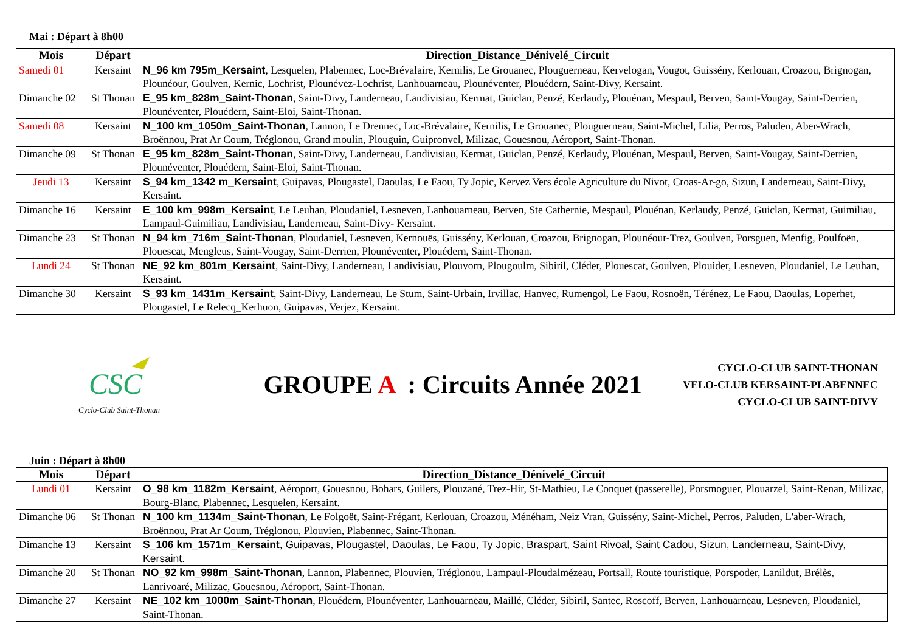Mai : Départ à 8h00
| Mois | Départ | Direction_Distance_Dénivelé_Circuit |
| --- | --- | --- |
| Samedi 01 | Kersaint | N_96 km 795m_Kersaint , Lesquelen, Plabennec, Loc-Brévalaire, Kernilis, Le Grouanec, Plouguerneau, Kervelogan, Vougot, Guissény, Kerlouan, Croazou, Brignogan, Plounéour, Goulven, Kernic, Lochrist, Plounévez-Lochrist, Lanhouarneau, Plounéventer, Plouédern, Saint-Divy, Kersaint. |
| Dimanche 02 | St Thonan | E_95 km_828m_Saint-Thonan , Saint-Divy, Landerneau, Landivisiau, Kermat, Guiclan, Penzé, Kerlaudy, Plouénan, Mespaul, Berven, Saint-Vougay, Saint-Derrien, Plounéventer, Plouédern, Saint-Eloi, Saint-Thonan. |
| Samedi 08 | Kersaint | N_100 km_1050m_Saint-Thonan , Lannon, Le Drennec, Loc-Brévalaire, Kernilis, Le Grouanec, Plouguerneau, Saint-Michel, Lilia, Perros, Paluden, Aber-Wrach, Broënnou, Prat Ar Coum, Tréglonou, Grand moulin, Plouguin, Guipronvel, Milizac, Gouesnou, Aéroport, Saint-Thonan. |
| Dimanche 09 | St Thonan | E_95 km_828m_Saint-Thonan , Saint-Divy, Landerneau, Landivisiau, Kermat, Guiclan, Penzé, Kerlaudy, Plouénan, Mespaul, Berven, Saint-Vougay, Saint-Derrien, Plounéventer, Plouédern, Saint-Eloi, Saint-Thonan. |
| Jeudi 13 | Kersaint | S_94 km_1342 m_Kersaint , Guipavas, Plougastel, Daoulas, Le Faou, Ty Jopic, Kervez Vers école Agriculture du Nivot, Croas-Ar-go, Sizun, Landerneau, Saint-Divy, Kersaint. |
| Dimanche 16 | Kersaint | E_100 km_998m_Kersaint , Le Leuhan, Ploudaniel, Lesneven, Lanhouarneau, Berven, Ste Cathernie, Mespaul, Plouénan, Kerlaudy, Penzé, Guiclan, Kermat, Guimiliau, Lampaul-Guimiliau, Landivisiau, Landerneau, Saint-Divy- Kersaint. |
| Dimanche 23 | St Thonan | N_94 km_716m_Saint-Thonan , Ploudaniel, Lesneven, Kernouës, Guissény, Kerlouan, Croazou, Brignogan, Plounéour-Trez, Goulven, Porsguen, Menfig, Poulfoën, Plouescat, Mengleus, Saint-Vougay, Saint-Derrien, Plounéventer, Plouédern, Saint-Thonan. |
| Lundi 24 | St Thonan | NE_92 km_801m_Kersaint , Saint-Divy, Landerneau, Landivisiau, Plouvorn, Plougoulm, Sibiril, Cléder, Plouescat, Goulven, Plouider, Lesneven, Ploudaniel, Le Leuhan, Kersaint. |
| Dimanche 30 | Kersaint | S_93 km_1431m_Kersaint , Saint-Divy, Landerneau, Le Stum, Saint-Urbain, Irvillac, Hanvec, Rumengol, Le Faou, Rosnoën, Térénez, Le Faou, Daoulas, Loperhet, Plougastel, Le Relecq_Kerhuon, Guipavas, Verjez, Kersaint. |
CSC
Cyclo-Club Saint-Thonan
GROUPE A : Circuits Année 2021
CYCLO-CLUB SAINT-THONAN
VELO-CLUB KERSAINT-PLABENNEC
CYCLO-CLUB SAINT-DIVY
Juin : Départ à 8h00
| Mois | Départ | Direction_Distance_Dénivelé_Circuit |
| --- | --- | --- |
| Lundi 01 | Kersaint | O_98 km_1182m_Kersaint , Aéroport, Gouesnou, Bohars, Guilers, Plouzané, Trez-Hir, St-Mathieu, Le Conquet (passerelle), Porsmoguer, Plouarzel, Saint-Renan, Milizac, Bourg-Blanc, Plabennec, Lesquelen, Kersaint. |
| Dimanche 06 | St Thonan | N_100 km_1134m_Saint-Thonan , Le Folgoët, Saint-Frégant, Kerlouan, Croazou, Ménéham, Neiz Vran, Guissény, Saint-Michel, Perros, Paluden, L'aber-Wrach, Broënnou, Prat Ar Coum, Tréglonou, Plouvien, Plabennec, Saint-Thonan. |
| Dimanche 13 | Kersaint | S_106 km_1571m_Kersaint , Guipavas, Plougastel, Daoulas, Le Faou, Ty Jopic, Braspart, Saint Rivoal, Saint Cadou, Sizun, Landerneau, Saint-Divy, Kersaint. |
| Dimanche 20 | St Thonan | NO_92 km_998m_Saint-Thonan , Lannon, Plabennec, Plouvien, Tréglonou, Lampaul-Ploudalmézeau, Portsall, Route touristique, Porspoder, Lanildut, Brélès, Lanrivoaré, Milizac, Gouesnou, Aéroport, Saint-Thonan. |
| Dimanche 27 | Kersaint | NE_102 km_1000m_Saint-Thonan , Plouédern, Plounéventer, Lanhouarneau, Maillé, Cléder, Sibiril, Santec, Roscoff, Berven, Lanhouarneau, Lesneven, Ploudaniel, Saint-Thonan. |